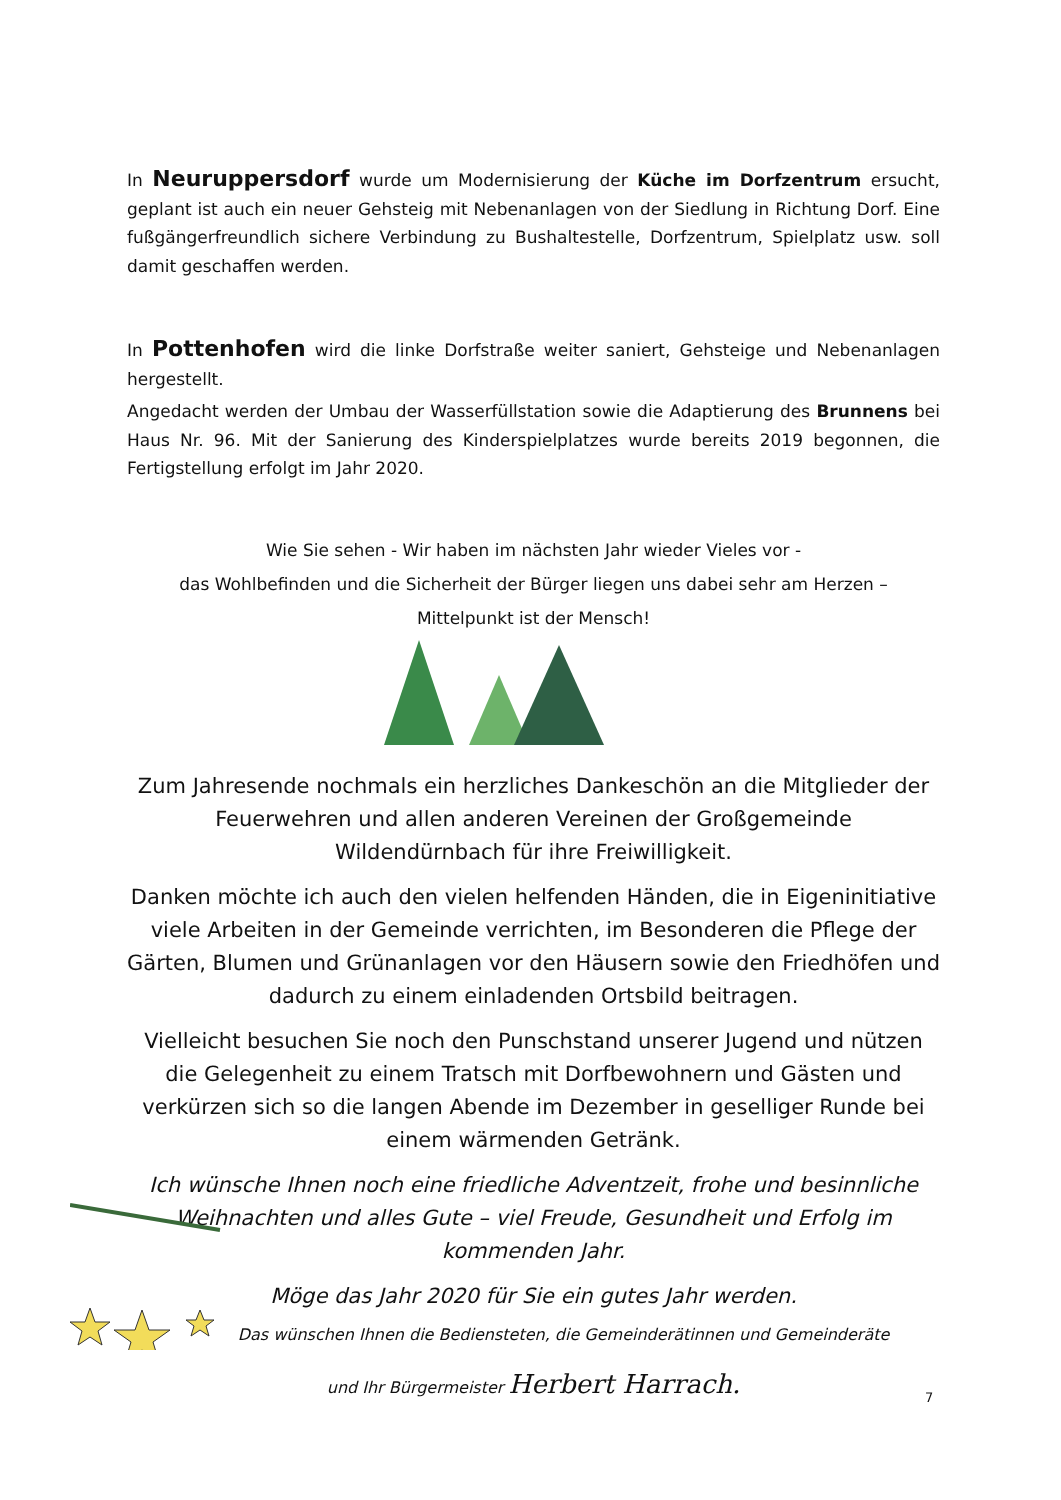In Neuruppersdorf wurde um Modernisierung der Küche im Dorfzentrum ersucht, geplant ist auch ein neuer Gehsteig mit Nebenanlagen von der Siedlung in Richtung Dorf. Eine fußgängerfreundlich sichere Verbindung zu Bushaltestelle, Dorfzentrum, Spielplatz usw. soll damit geschaffen werden.
In Pottenhofen wird die linke Dorfstraße weiter saniert, Gehsteige und Nebenanlagen hergestellt.
Angedacht werden der Umbau der Wasserfüllstation sowie die Adaptierung des Brunnens bei Haus Nr. 96. Mit der Sanierung des Kinderspielplatzes wurde bereits 2019 begonnen, die Fertigstellung erfolgt im Jahr 2020.
Wie Sie sehen - Wir haben im nächsten Jahr wieder Vieles vor -
das Wohlbefinden und die Sicherheit der Bürger liegen uns dabei sehr am Herzen –
Mittelpunkt ist der Mensch!
Zum Jahresende nochmals ein herzliches Dankeschön an die Mitglieder der Feuerwehren und allen anderen Vereinen der Großgemeinde Wildendürnbach für ihre Freiwilligkeit.
Danken möchte ich auch den vielen helfenden Händen, die in Eigeninitiative viele Arbeiten in der Gemeinde verrichten, im Besonderen die Pflege der Gärten, Blumen und Grünanlagen vor den Häusern sowie den Friedhöfen und dadurch zu einem einladenden Ortsbild beitragen.
Vielleicht besuchen Sie noch den Punschstand unserer Jugend und nützen die Gelegenheit zu einem Tratsch mit Dorfbewohnern und Gästen und verkürzen sich so die langen Abende im Dezember in geselliger Runde bei einem wärmenden Getränk.
Ich wünsche Ihnen noch eine friedliche Adventzeit, frohe und besinnliche Weihnachten und alles Gute – viel Freude, Gesundheit und Erfolg im kommenden Jahr.
Möge das Jahr 2020 für Sie ein gutes Jahr werden.
Das wünschen Ihnen die Bediensteten, die Gemeinderätinnen und Gemeinderäte
und Ihr Bürgermeister Herbert Harrach.
7